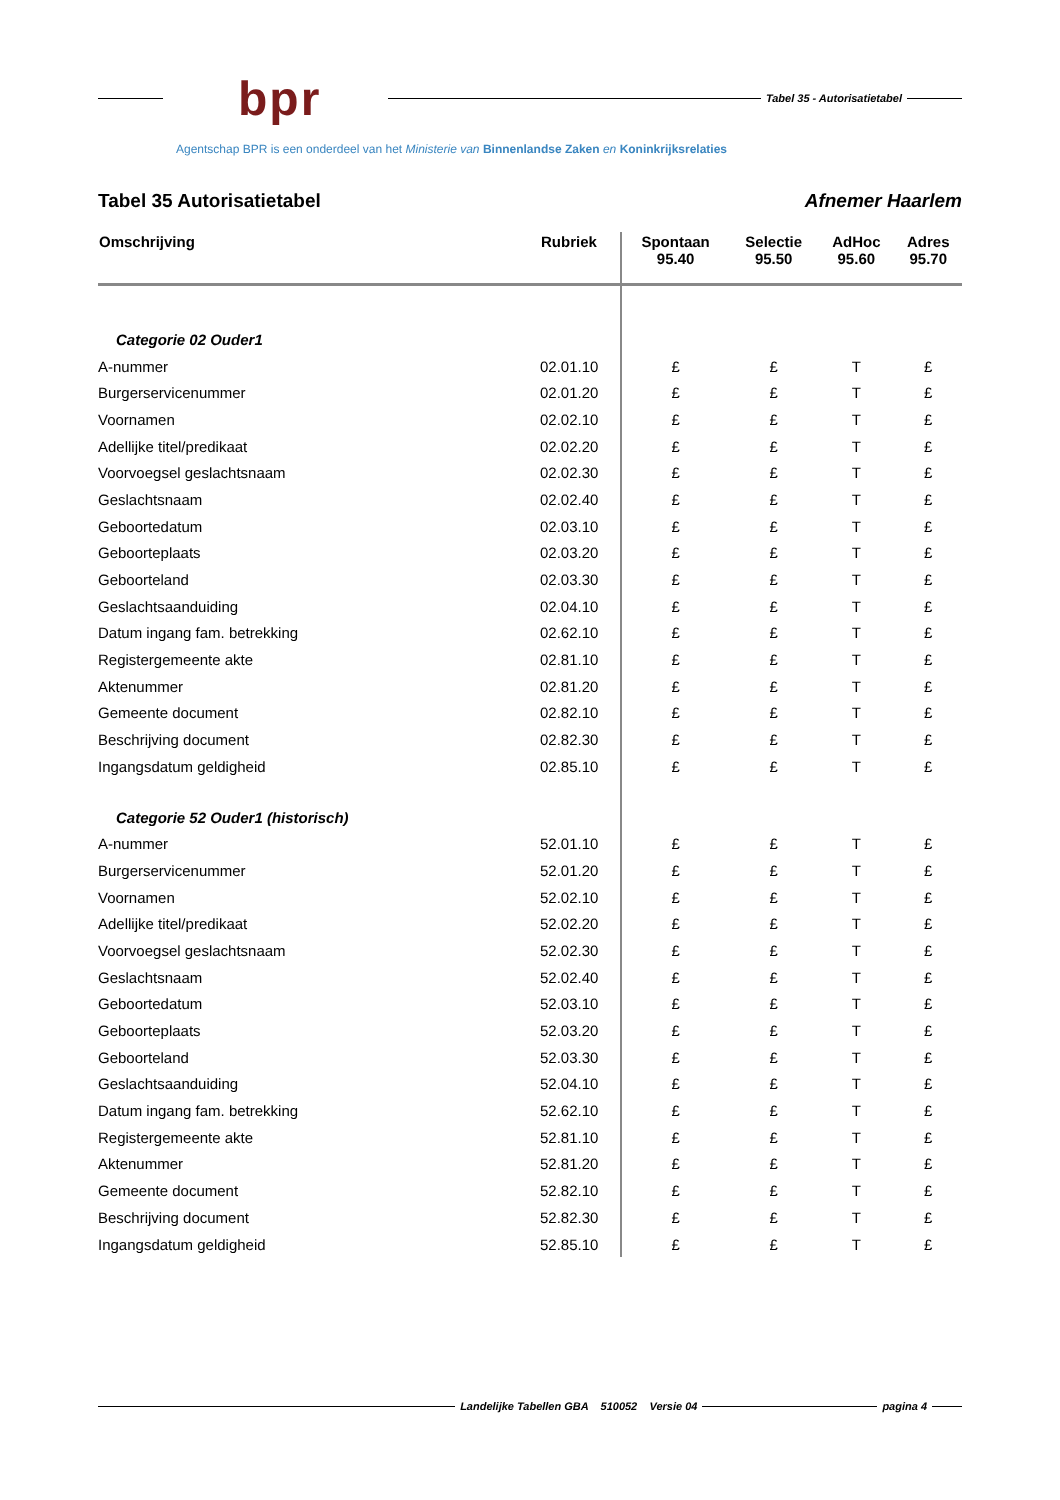bpr
Tabel 35 - Autorisatietabel
Agentschap BPR is een onderdeel van het Ministerie van Binnenlandse Zaken en Koninkrijksrelaties
Tabel 35 Autorisatietabel Afnemer Haarlem
| Omschrijving | Rubriek | Spontaan 95.40 | Selectie 95.50 | AdHoc 95.60 | Adres 95.70 |
| --- | --- | --- | --- | --- | --- |
| Categorie 02 Ouder1 | | | | | |
| A-nummer | 02.01.10 | £ | £ | T | £ |
| Burgerservicenummer | 02.01.20 | £ | £ | T | £ |
| Voornamen | 02.02.10 | £ | £ | T | £ |
| Adellijke titel/predikaat | 02.02.20 | £ | £ | T | £ |
| Voorvoegsel geslachtsnaam | 02.02.30 | £ | £ | T | £ |
| Geslachtsnaam | 02.02.40 | £ | £ | T | £ |
| Geboortedatum | 02.03.10 | £ | £ | T | £ |
| Geboorteplaats | 02.03.20 | £ | £ | T | £ |
| Geboorteland | 02.03.30 | £ | £ | T | £ |
| Geslachtsaanduiding | 02.04.10 | £ | £ | T | £ |
| Datum ingang fam. betrekking | 02.62.10 | £ | £ | T | £ |
| Registergemeente akte | 02.81.10 | £ | £ | T | £ |
| Aktenummer | 02.81.20 | £ | £ | T | £ |
| Gemeente document | 02.82.10 | £ | £ | T | £ |
| Beschrijving document | 02.82.30 | £ | £ | T | £ |
| Ingangsdatum geldigheid | 02.85.10 | £ | £ | T | £ |
| Categorie 52 Ouder1 (historisch) | | | | | |
| A-nummer | 52.01.10 | £ | £ | T | £ |
| Burgerservicenummer | 52.01.20 | £ | £ | T | £ |
| Voornamen | 52.02.10 | £ | £ | T | £ |
| Adellijke titel/predikaat | 52.02.20 | £ | £ | T | £ |
| Voorvoegsel geslachtsnaam | 52.02.30 | £ | £ | T | £ |
| Geslachtsnaam | 52.02.40 | £ | £ | T | £ |
| Geboortedatum | 52.03.10 | £ | £ | T | £ |
| Geboorteplaats | 52.03.20 | £ | £ | T | £ |
| Geboorteland | 52.03.30 | £ | £ | T | £ |
| Geslachtsaanduiding | 52.04.10 | £ | £ | T | £ |
| Datum ingang fam. betrekking | 52.62.10 | £ | £ | T | £ |
| Registergemeente akte | 52.81.10 | £ | £ | T | £ |
| Aktenummer | 52.81.20 | £ | £ | T | £ |
| Gemeente document | 52.82.10 | £ | £ | T | £ |
| Beschrijving document | 52.82.30 | £ | £ | T | £ |
| Ingangsdatum geldigheid | 52.85.10 | £ | £ | T | £ |
Landelijke Tabellen GBA 510052 Versie 04
pagina 4